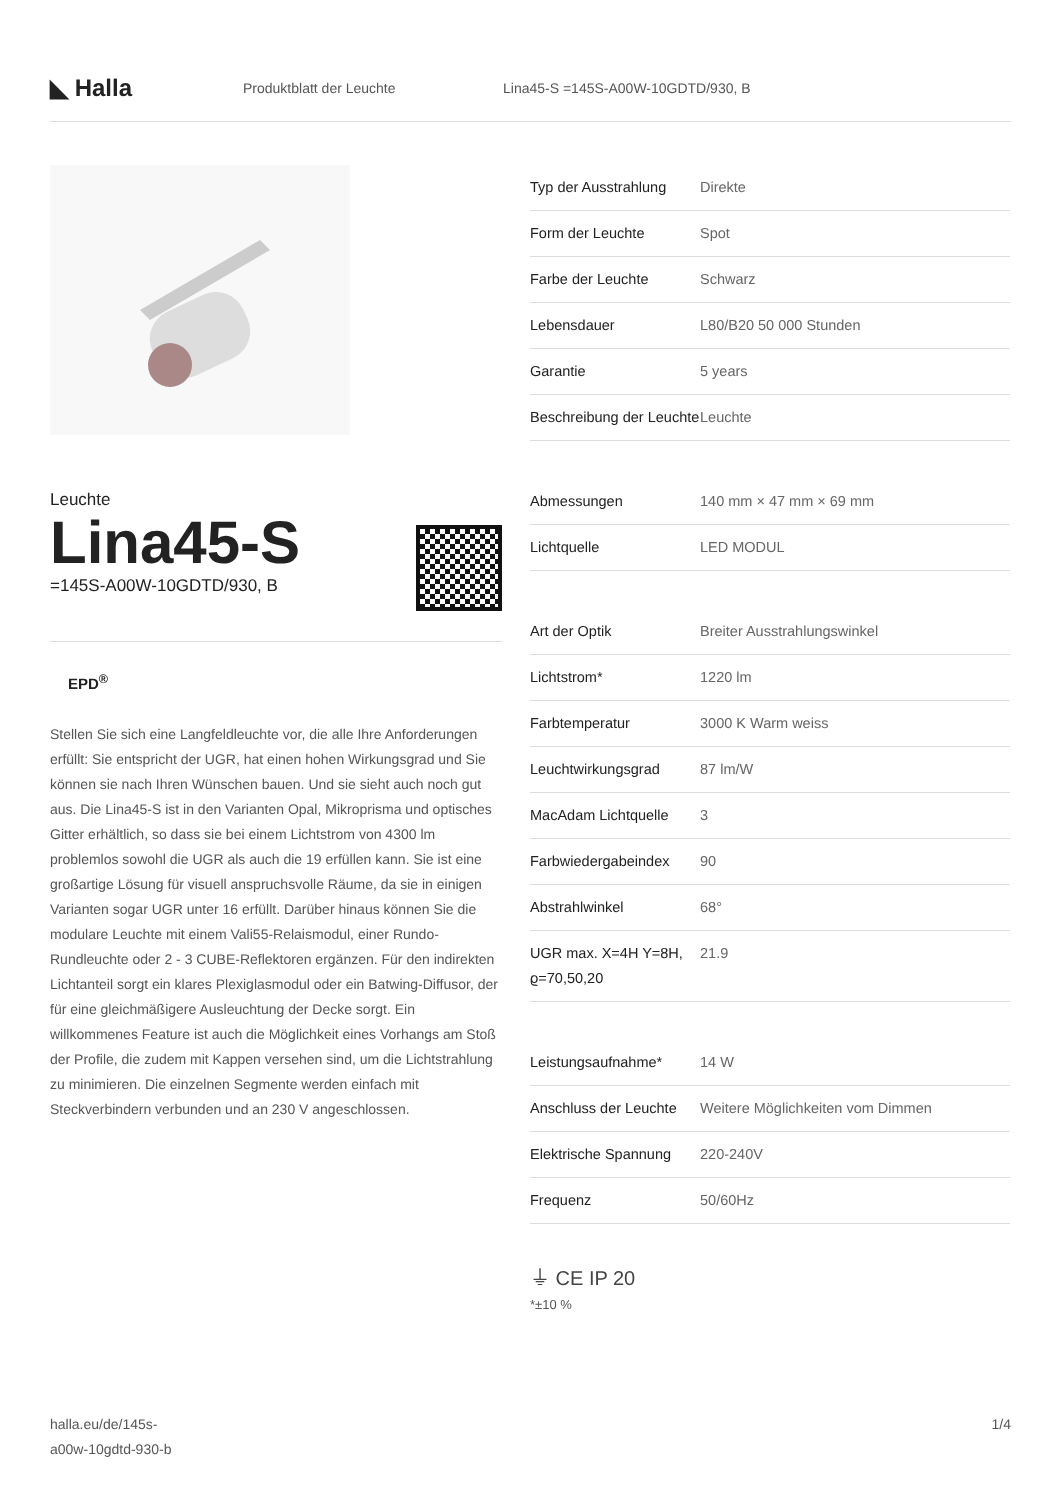◣ Halla
Produktblatt der Leuchte
Lina45-S =145S-A00W-10GDTD/930, B
Leuchte
Lina45-S
=145S-A00W-10GDTD/930, B
EPD<sup>®</sup>
Stellen Sie sich eine Langfeldleuchte vor, die alle Ihre Anforderungen erfüllt: Sie entspricht der UGR, hat einen hohen Wirkungsgrad und Sie können sie nach Ihren Wünschen bauen. Und sie sieht auch noch gut aus. Die Lina45-S ist in den Varianten Opal, Mikroprisma und optisches Gitter erhältlich, so dass sie bei einem Lichtstrom von 4300 lm problemlos sowohl die UGR als auch die 19 erfüllen kann. Sie ist eine großartige Lösung für visuell anspruchsvolle Räume, da sie in einigen Varianten sogar UGR unter 16 erfüllt. Darüber hinaus können Sie die modulare Leuchte mit einem Vali55-Relaismodul, einer Rundo-Rundleuchte oder 2 - 3 CUBE-Reflektoren ergänzen. Für den indirekten Lichtanteil sorgt ein klares Plexiglasmodul oder ein Batwing-Diffusor, der für eine gleichmäßigere Ausleuchtung der Decke sorgt. Ein willkommenes Feature ist auch die Möglichkeit eines Vorhangs am Stoß der Profile, die zudem mit Kappen versehen sind, um die Lichtstrahlung zu minimieren. Die einzelnen Segmente werden einfach mit Steckverbindern verbunden und an 230 V angeschlossen.
| Typ der Ausstrahlung | Direkte |
| Form der Leuchte | Spot |
| Farbe der Leuchte | Schwarz |
| Lebensdauer | L80/B20 50 000 Stunden |
| Garantie | 5 years |
| Beschreibung der Leuchte | Leuchte |
| Abmessungen | 140 mm × 47 mm × 69 mm |
| Lichtquelle | LED MODUL |
| Art der Optik | Breiter Ausstrahlungswinkel |
| Lichtstrom* | 1220 lm |
| Farbtemperatur | 3000 K Warm weiss |
| Leuchtwirkungsgrad | 87 lm/W |
| MacAdam Lichtquelle | 3 |
| Farbwiedergabeindex | 90 |
| Abstrahlwinkel | 68° |
| UGR max. X=4H Y=8H, ϱ=70,50,20 | 21.9 |
| Leistungsaufnahme* | 14 W |
| Anschluss der Leuchte | Weitere Möglichkeiten vom Dimmen |
| Elektrische Spannung | 220-240V |
| Frequenz | 50/60Hz |
⏚ CE IP 20
*±10 %
halla.eu/de/145s-
a00w-10gdtd-930-b
1/4